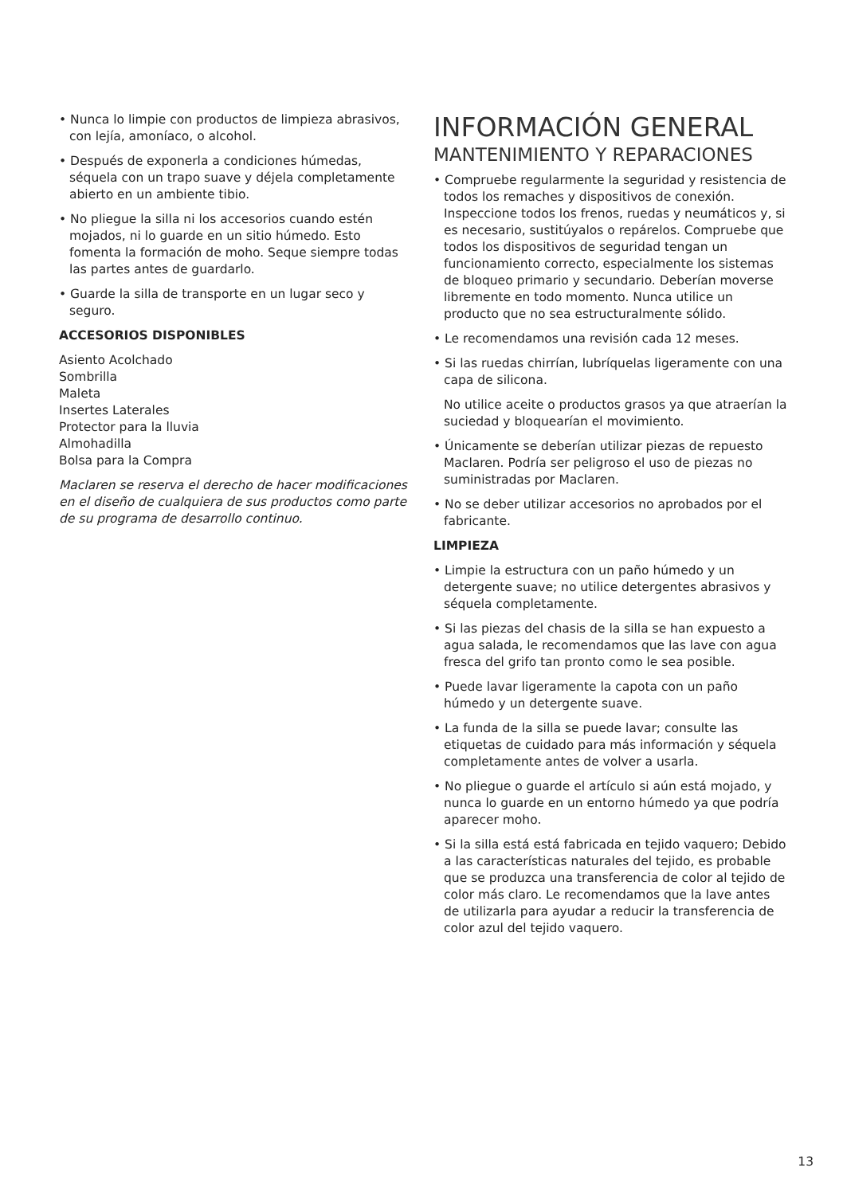• Nunca lo limpie con productos de limpieza abrasivos, con lejía, amoníaco, o alcohol.
• Después de exponerla a condiciones húmedas, séquela con un trapo suave y déjela completamente abierto en un ambiente tibio.
• No pliegue la silla ni los accesorios cuando estén mojados, ni lo guarde en un sitio húmedo. Esto fomenta la formación de moho. Seque siempre todas las partes antes de guardarlo.
• Guarde la silla de transporte en un lugar seco y seguro.
ACCESORIOS DISPONIBLES
Asiento Acolchado
Sombrilla
Maleta
Insertes Laterales
Protector para la lluvia
Almohadilla
Bolsa para la Compra
Maclaren se reserva el derecho de hacer modificaciones en el diseño de cualquiera de sus productos como parte de su programa de desarrollo continuo.
INFORMACIÓN GENERAL
MANTENIMIENTO Y REPARACIONES
• Compruebe regularmente la seguridad y resistencia de todos los remaches y dispositivos de conexión. Inspeccione todos los frenos, ruedas y neumáticos y, si es necesario, sustitúyalos o repárelos. Compruebe que todos los dispositivos de seguridad tengan un funcionamiento correcto, especialmente los sistemas de bloqueo primario y secundario. Deberían moverse libremente en todo momento. Nunca utilice un producto que no sea estructuralmente sólido.
• Le recomendamos una revisión cada 12 meses.
• Si las ruedas chirrían, lubríquelas ligeramente con una capa de silicona.
No utilice aceite o productos grasos ya que atraerían la suciedad y bloquearían el movimiento.
• Únicamente se deberían utilizar piezas de repuesto Maclaren. Podría ser peligroso el uso de piezas no suministradas por Maclaren.
• No se deber utilizar accesorios no aprobados por el fabricante.
LIMPIEZA
• Limpie la estructura con un paño húmedo y un detergente suave; no utilice detergentes abrasivos y séquela completamente.
• Si las piezas del chasis de la silla se han expuesto a agua salada, le recomendamos que las lave con agua fresca del grifo tan pronto como le sea posible.
• Puede lavar ligeramente la capota con un paño húmedo y un detergente suave.
• La funda de la silla se puede lavar; consulte las etiquetas de cuidado para más información y séquela completamente antes de volver a usarla.
• No pliegue o guarde el artículo si aún está mojado, y nunca lo guarde en un entorno húmedo ya que podría aparecer moho.
• Si la silla está está fabricada en tejido vaquero; Debido a las características naturales del tejido, es probable que se produzca una transferencia de color al tejido de color más claro. Le recomendamos que la lave antes de utilizarla para ayudar a reducir la transferencia de color azul del tejido vaquero.
13